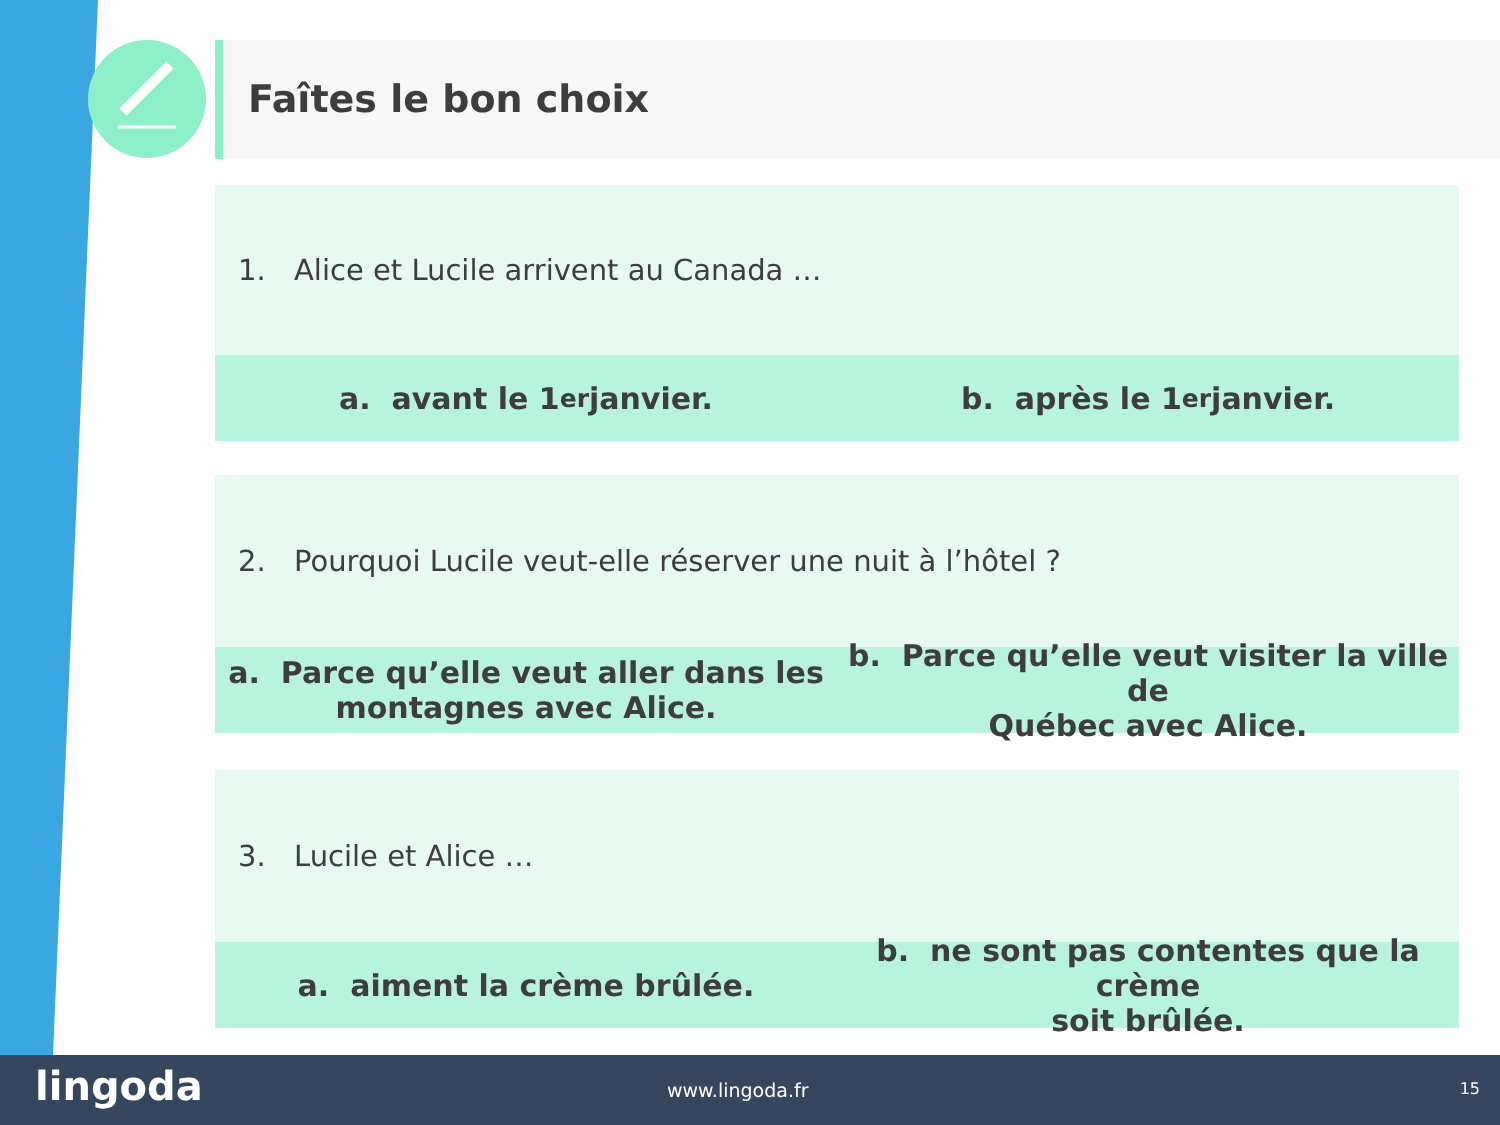Faîtes le bon choix
1. Alice et Lucile arrivent au Canada …
a. avant le 1<sup>er</sup> janvier. b. après le 1<sup>er</sup> janvier.
2. Pourquoi Lucile veut-elle réserver une nuit à l’hôtel ?
a. Parce qu’elle veut aller dans les
montagnes avec Alice.
b. Parce qu’elle veut visiter la ville de
Québec avec Alice.
3. Lucile et Alice …
a. aiment la crème brûlée. b. ne sont pas contentes que la crème
soit brûlée.
lingoda www.lingoda.fr 15